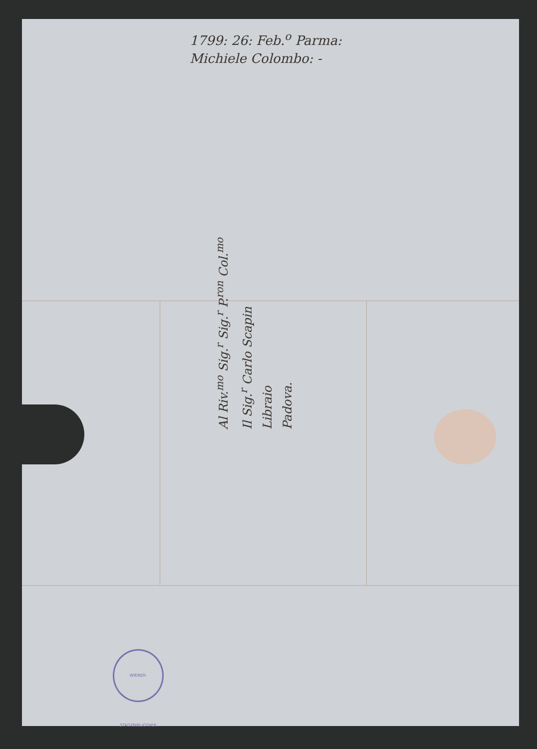1799: 26: Feb.<sup>o</sup> Parma:
Michiele Colombo: -
Al Riv.<sup>mo</sup> Sig.<sup>r</sup> Sig.<sup>r</sup> P.<sup>ron</sup> Col.<sup>mo</sup>
Il Sig.<sup>r</sup> Carlo Scapin
Libraio
Padova.
WIENER-STADTBIBLIOTHEK